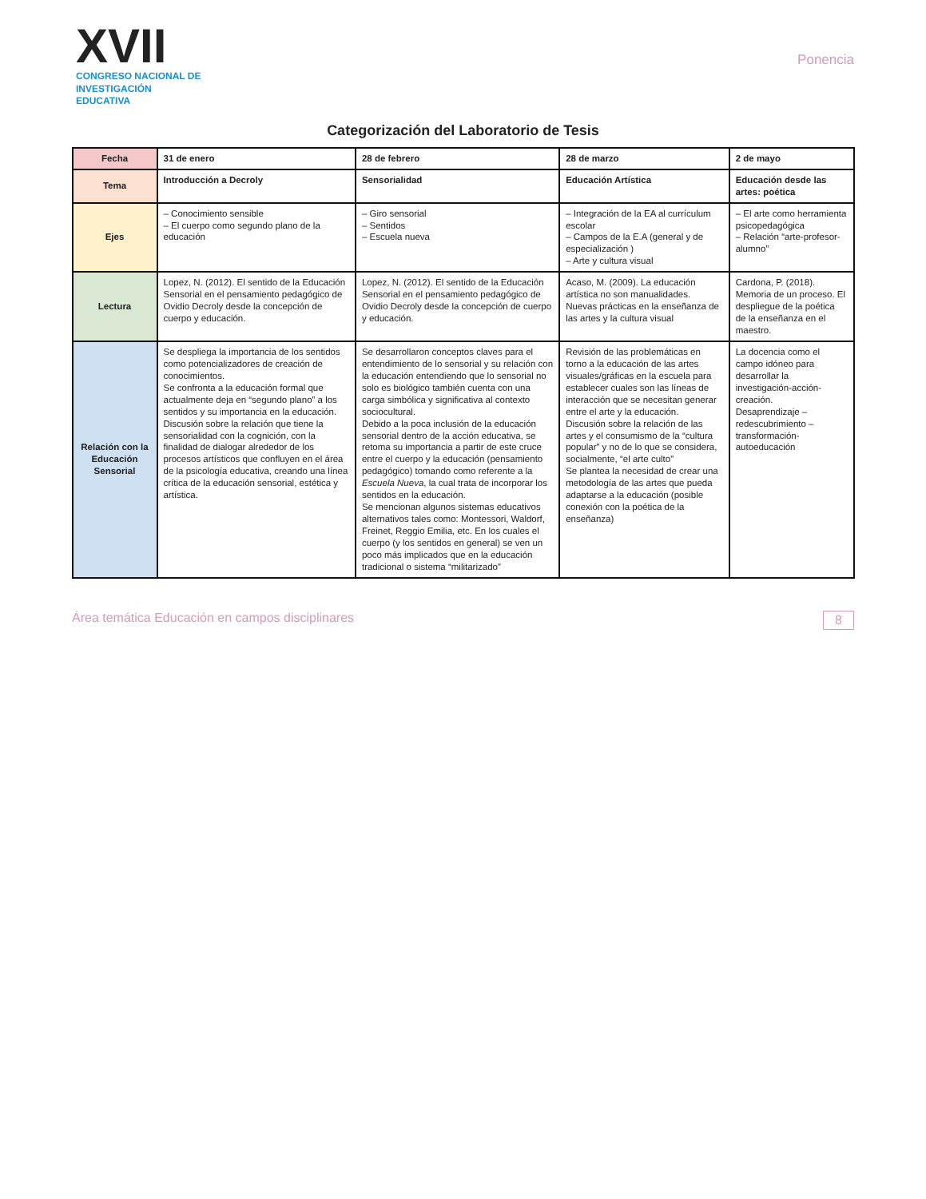XVII
CONGRESO NACIONAL DE
INVESTIGACIÓN EDUCATIVA
Ponencia
Categorización del Laboratorio de Tesis
| Fecha | 31 de enero | 28 de febrero | 28 de marzo | 2 de mayo |
| --- | --- | --- | --- | --- |
| Tema | Introducción a Decroly | Sensorialidad | Educación Artística | Educación desde las artes: poética |
| Ejes | – Conocimiento sensible – El cuerpo como segundo plano de la educación | – Giro sensorial – Sentidos – Escuela nueva | – Integración de la EA al currículum escolar – Campos de la E.A (general y de especialización ) – Arte y cultura visual | – El arte como herramienta psicopedagógica – Relación “arte-profesor-alumno” |
| Lectura | Lopez, N. (2012). El sentido de la Educación Sensorial en el pensamiento pedagógico de Ovidio Decroly desde la concepción de cuerpo y educación. | Lopez, N. (2012). El sentido de la Educación Sensorial en el pensamiento pedagógico de Ovidio Decroly desde la concepción de cuerpo y educación. | Acaso, M. (2009). La educación artística no son manualidades. Nuevas prácticas en la enseñanza de las artes y la cultura visual | Cardona, P. (2018). Memoria de un proceso. El despliegue de la poética de la enseñanza en el maestro. |
| Relación con la Educación Sensorial | Se despliega la importancia de los sentidos como potencializadores de creación de conocimientos. Se confronta a la educación formal que actualmente deja en “segundo plano” a los sentidos y su importancia en la educación. Discusión sobre la relación que tiene la sensorialidad con la cognición, con la finalidad de dialogar alrededor de los procesos artísticos que confluyen en el área de la psicología educativa, creando una línea crítica de la educación sensorial, estética y artística. | Se desarrollaron conceptos claves para el entendimiento de lo sensorial y su relación con la educación entendiendo que lo sensorial no solo es biológico también cuenta con una carga simbólica y significativa al contexto sociocultural. Debido a la poca inclusión de la educación sensorial dentro de la acción educativa, se retoma su importancia a partir de este cruce entre el cuerpo y la educación (pensamiento pedagógico) tomando como referente a la Escuela Nueva , la cual trata de incorporar los sentidos en la educación. Se mencionan algunos sistemas educativos alternativos tales como: Montessori, Waldorf, Freinet, Reggio Emilia, etc. En los cuales el cuerpo (y los sentidos en general) se ven un poco más implicados que en la educación tradicional o sistema “militarizado” | Revisión de las problemáticas en torno a la educación de las artes visuales/gráficas en la escuela para establecer cuales son las líneas de interacción que se necesitan generar entre el arte y la educación. Discusión sobre la relación de las artes y el consumismo de la “cultura popular” y no de lo que se considera, socialmente, “el arte culto” Se plantea la necesidad de crear una metodología de las artes que pueda adaptarse a la educación (posible conexión con la poética de la enseñanza) | La docencia como el campo idóneo para desarrollar la investigación-acción-creación. Desaprendizaje – redescubrimiento – transformación-autoeducación |
Área temática Educación en campos disciplinares 8